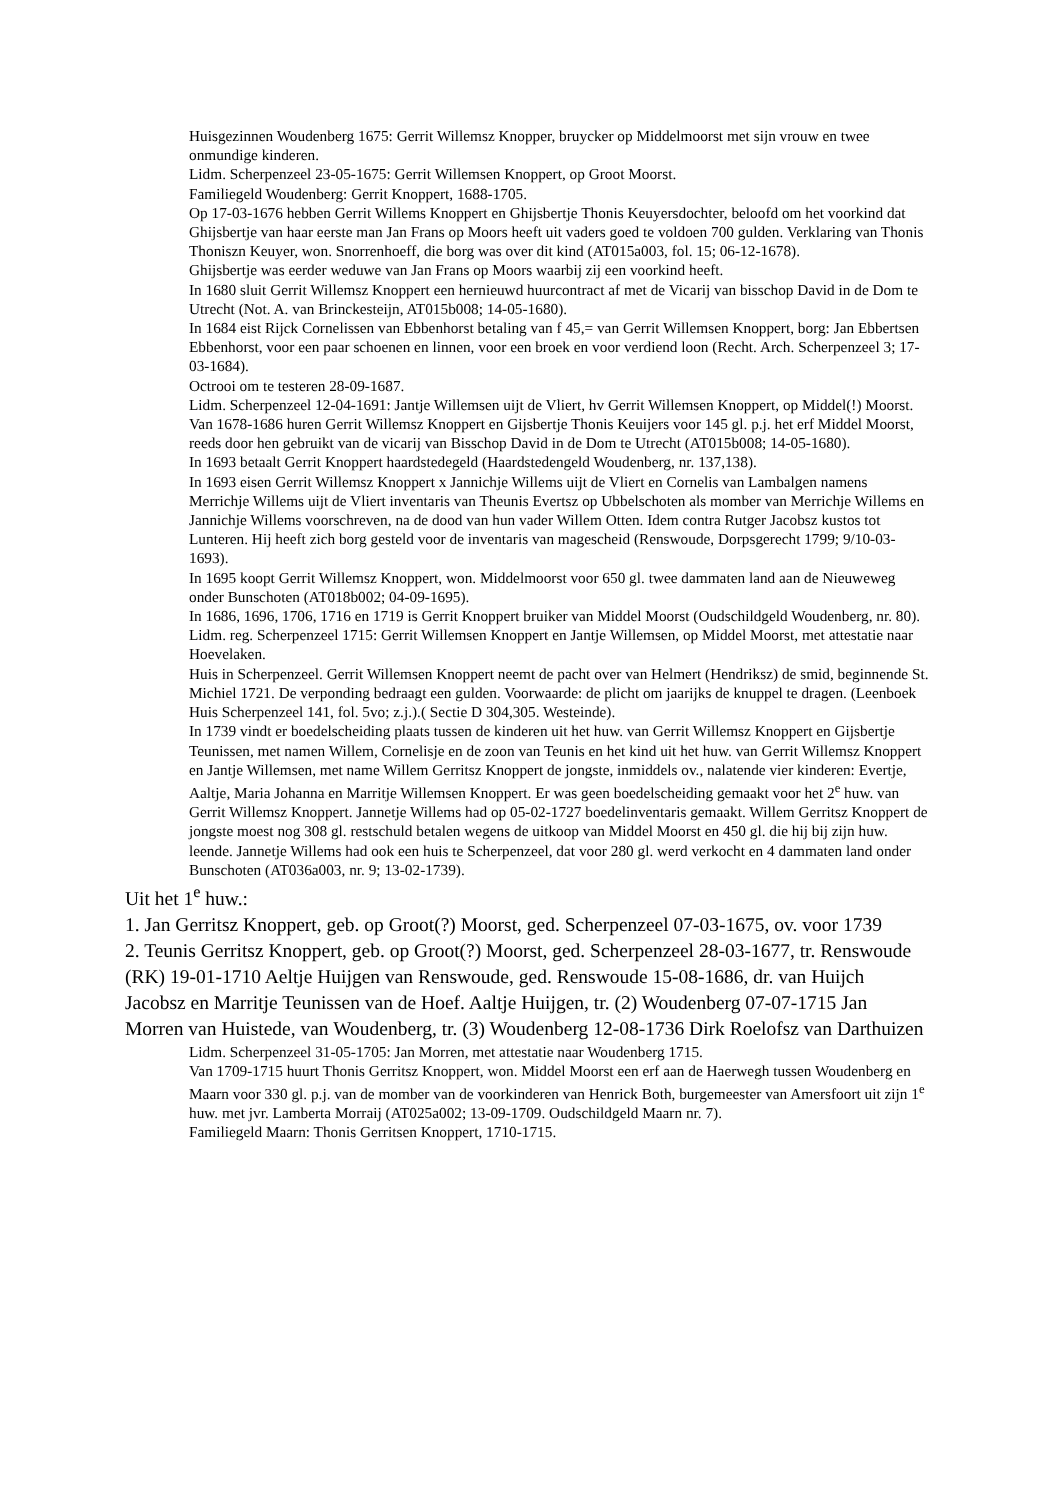Huisgezinnen Woudenberg 1675: Gerrit Willemsz Knopper, bruycker op Middelmoorst met sijn vrouw en twee onmundige kinderen.
Lidm. Scherpenzeel 23-05-1675: Gerrit Willemsen Knoppert, op Groot Moorst.
Familiegeld Woudenberg: Gerrit Knoppert, 1688-1705.
Op 17-03-1676 hebben Gerrit Willems Knoppert en Ghijsbertje Thonis Keuyersdochter, beloofd om het voorkind dat Ghijsbertje van haar eerste man Jan Frans op Moors heeft uit vaders goed te voldoen 700 gulden. Verklaring van Thonis Thoniszn Keuyer, won. Snorrenhoeff, die borg was over dit kind (AT015a003, fol. 15; 06-12-1678).
Ghijsbertje was eerder weduwe van Jan Frans op Moors waarbij zij een voorkind heeft.
In 1680 sluit Gerrit Willemsz Knoppert een hernieuwd huurcontract af met de Vicarij van bisschop David in de Dom te Utrecht (Not. A. van Brinckesteijn, AT015b008; 14-05-1680).
In 1684 eist Rijck Cornelissen van Ebbenhorst betaling van f 45,= van Gerrit Willemsen Knoppert, borg: Jan Ebbertsen Ebbenhorst, voor een paar schoenen en linnen, voor een broek en voor verdiend loon (Recht. Arch. Scherpenzeel 3; 17-03-1684).
Octrooi om te testeren 28-09-1687.
Lidm. Scherpenzeel 12-04-1691: Jantje Willemsen uijt de Vliert, hv Gerrit Willemsen Knoppert, op Middel(!) Moorst.
Van 1678-1686 huren Gerrit Willemsz Knoppert en Gijsbertje Thonis Keuijers voor 145 gl. p.j. het erf Middel Moorst, reeds door hen gebruikt van de vicarij van Bisschop David in de Dom te Utrecht (AT015b008; 14-05-1680).
In 1693 betaalt Gerrit Knoppert haardstedegeld (Haardstedengeld Woudenberg, nr. 137,138).
In 1693 eisen Gerrit Willemsz Knoppert x Jannichje Willems uijt de Vliert en Cornelis van Lambalgen namens Merrichje Willems uijt de Vliert inventaris van Theunis Evertsz op Ubbelschoten als momber van Merrichje Willems en Jannichje Willems voorschreven, na de dood van hun vader Willem Otten. Idem contra Rutger Jacobsz kustos tot Lunteren. Hij heeft zich borg gesteld voor de inventaris van magescheid (Renswoude, Dorpsgerecht 1799; 9/10-03-1693).
In 1695 koopt Gerrit Willemsz Knoppert, won. Middelmoorst voor 650 gl. twee dammaten land aan de Nieuweweg onder Bunschoten (AT018b002; 04-09-1695).
In 1686, 1696, 1706, 1716 en 1719 is Gerrit Knoppert bruiker van Middel Moorst (Oudschildgeld Woudenberg, nr. 80).
Lidm. reg. Scherpenzeel 1715: Gerrit Willemsen Knoppert en Jantje Willemsen, op Middel Moorst, met attestatie naar Hoevelaken.
Huis in Scherpenzeel. Gerrit Willemsen Knoppert neemt de pacht over van Helmert (Hendriksz) de smid, beginnende St. Michiel 1721. De verponding bedraagt een gulden. Voorwaarde: de plicht om jaarijks de knuppel te dragen. (Leenboek Huis Scherpenzeel 141, fol. 5vo; z.j.).( Sectie D 304,305. Westeinde).
In 1739 vindt er boedelscheiding plaats tussen de kinderen uit het huw. van Gerrit Willemsz Knoppert en Gijsbertje Teunissen, met namen Willem, Cornelisje en de zoon van Teunis en het kind uit het huw. van Gerrit Willemsz Knoppert en Jantje Willemsen, met name Willem Gerritsz Knoppert de jongste, inmiddels ov., nalatende vier kinderen: Evertje, Aaltje, Maria Johanna en Marritje Willemsen Knoppert. Er was geen boedelscheiding gemaakt voor het 2<sup>e</sup> huw. van Gerrit Willemsz Knoppert. Jannetje Willems had op 05-02-1727 boedelinventaris gemaakt. Willem Gerritsz Knoppert de jongste moest nog 308 gl. restschuld betalen wegens de uitkoop van Middel Moorst en 450 gl. die hij bij zijn huw. leende. Jannetje Willems had ook een huis te Scherpenzeel, dat voor 280 gl. werd verkocht en 4 dammaten land onder Bunschoten (AT036a003, nr. 9; 13-02-1739).
Uit het 1<sup>e</sup> huw.:
1. Jan Gerritsz Knoppert, geb. op Groot(?) Moorst, ged. Scherpenzeel 07-03-1675, ov. voor 1739
2. Teunis Gerritsz Knoppert, geb. op Groot(?) Moorst, ged. Scherpenzeel 28-03-1677, tr. Renswoude (RK) 19-01-1710 Aeltje Huijgen van Renswoude, ged. Renswoude 15-08-1686, dr. van Huijch Jacobsz en Marritje Teunissen van de Hoef. Aaltje Huijgen, tr. (2) Woudenberg 07-07-1715 Jan Morren van Huistede, van Woudenberg, tr. (3) Woudenberg 12-08-1736 Dirk Roelofsz van Darthuizen
Lidm. Scherpenzeel 31-05-1705: Jan Morren, met attestatie naar Woudenberg 1715.
Van 1709-1715 huurt Thonis Gerritsz Knoppert, won. Middel Moorst een erf aan de Haerwegh tussen Woudenberg en Maarn voor 330 gl. p.j. van de momber van de voorkinderen van Henrick Both, burgemeester van Amersfoort uit zijn 1<sup>e</sup> huw. met jvr. Lamberta Morraij (AT025a002; 13-09-1709. Oudschildgeld Maarn nr. 7).
Familiegeld Maarn: Thonis Gerritsen Knoppert, 1710-1715.